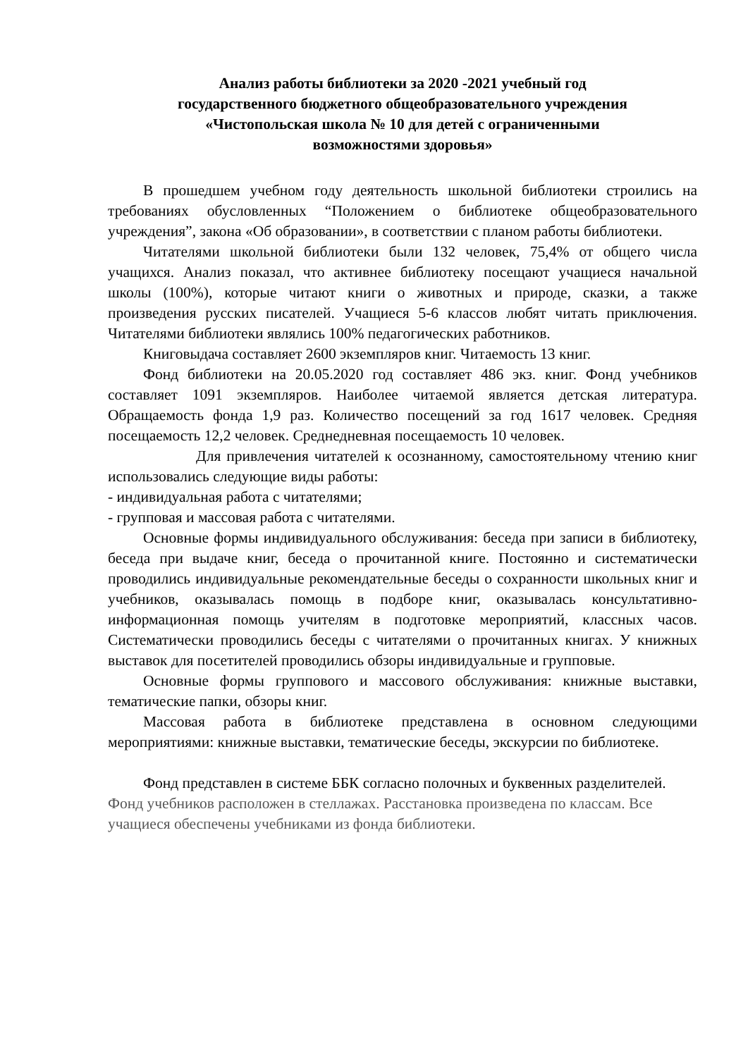Анализ работы библиотеки за 2020 -2021 учебный год
государственного бюджетного общеобразовательного учреждения
«Чистопольская школа № 10 для детей с ограниченными
возможностями здоровья»
В прошедшем учебном году деятельность школьной библиотеки строились на требованиях обусловленных “Положением о библиотеке общеобразовательного учреждения”, закона «Об образовании», в соответствии с планом работы библиотеки.
Читателями школьной библиотеки были 132 человек, 75,4% от общего числа учащихся. Анализ показал, что активнее библиотеку посещают учащиеся начальной школы (100%), которые читают книги о животных и природе, сказки, а также произведения русских писателей. Учащиеся 5-6 классов любят читать приключения. Читателями библиотеки являлись 100% педагогических работников.
Книговыдача составляет 2600 экземпляров книг. Читаемость 13 книг.
Фонд библиотеки на 20.05.2020 год составляет 486 экз. книг. Фонд учебников составляет 1091 экземпляров. Наиболее читаемой является детская литература. Обращаемость фонда 1,9 раз. Количество посещений за год 1617 человек. Средняя посещаемость 12,2 человек. Среднедневная посещаемость 10 человек.
Для привлечения читателей к осознанному, самостоятельному чтению книг использовались следующие виды работы:
- индивидуальная работа с читателями;
- групповая и массовая работа с читателями.
Основные формы индивидуального обслуживания: беседа при записи в библиотеку, беседа при выдаче книг, беседа о прочитанной книге. Постоянно и систематически проводились индивидуальные рекомендательные беседы о сохранности школьных книг и учебников, оказывалась помощь в подборе книг, оказывалась консультативно- информационная помощь учителям в подготовке мероприятий, классных часов. Систематически проводились беседы с читателями о прочитанных книгах. У книжных выставок для посетителей проводились обзоры индивидуальные и групповые.
Основные формы группового и массового обслуживания: книжные выставки, тематические папки, обзоры книг.
Массовая работа в библиотеке представлена в основном следующими мероприятиями: книжные выставки, тематические беседы, экскурсии по библиотеке.
Фонд представлен в системе ББК согласно полочных и буквенных разделителей. Фонд учебников расположен в стеллажах. Расстановка произведена по классам. Все учащиеся обеспечены учебниками из фонда библиотеки.